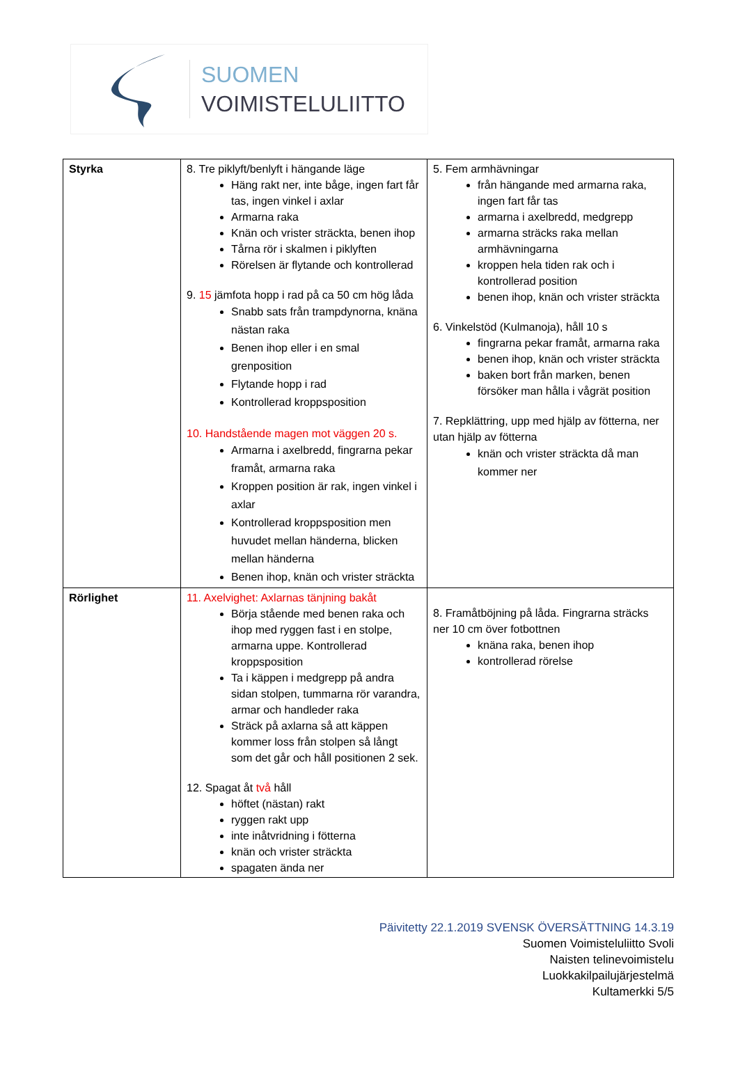SUOMEN
VOIMISTELULIITTO
| Styrka | 8. Tre piklyft/benlyft i hängande läge Häng rakt ner, inte båge, ingen fart får tas, ingen vinkel i axlar Armarna raka Knän och vrister sträckta, benen ihop Tårna rör i skalmen i piklyften Rörelsen är flytande och kontrollerad 9. 15 jämfota hopp i rad på ca 50 cm hög låda Snabb sats från trampdynorna, knäna nästan raka Benen ihop eller i en smal grenposition Flytande hopp i rad Kontrollerad kroppsposition 10. Handstående magen mot väggen 20 s. Armarna i axelbredd, fingrarna pekar framåt, armarna raka Kroppen position är rak, ingen vinkel i axlar Kontrollerad kroppsposition men huvudet mellan händerna, blicken mellan händerna Benen ihop, knän och vrister sträckta | 5. Fem armhävningar från hängande med armarna raka, ingen fart får tas armarna i axelbredd, medgrepp armarna sträcks raka mellan armhävningarna kroppen hela tiden rak och i kontrollerad position benen ihop, knän och vrister sträckta 6. Vinkelstöd (Kulmanoja), håll 10 s fingrarna pekar framåt, armarna raka benen ihop, knän och vrister sträckta baken bort från marken, benen försöker man hålla i vågrät position 7. Repklättring, upp med hjälp av fötterna, ner utan hjälp av fötterna knän och vrister sträckta då man kommer ner |
| Rörlighet | 11. Axelvighet: Axlarnas tänjning bakåt Börja stående med benen raka och ihop med ryggen fast i en stolpe, armarna uppe. Kontrollerad kroppsposition Ta i käppen i medgrepp på andra sidan stolpen, tummarna rör varandra, armar och handleder raka Sträck på axlarna så att käppen kommer loss från stolpen så långt som det går och håll positionen 2 sek. 12. Spagat åt två håll höftet (nästan) rakt ryggen rakt upp inte inåtvridning i fötterna knän och vrister sträckta spagaten ända ner | 8. Framåtböjning på låda. Fingrarna sträcks ner 10 cm över fotbottnen knäna raka, benen ihop kontrollerad rörelse |
Päivitetty 22.1.2019 SVENSK ÖVERSÄTTNING 14.3.19
Suomen Voimisteluliitto Svoli
Naisten telinevoimistelu
Luokkakilpailujärjestelmä
Kultamerkki 5/5